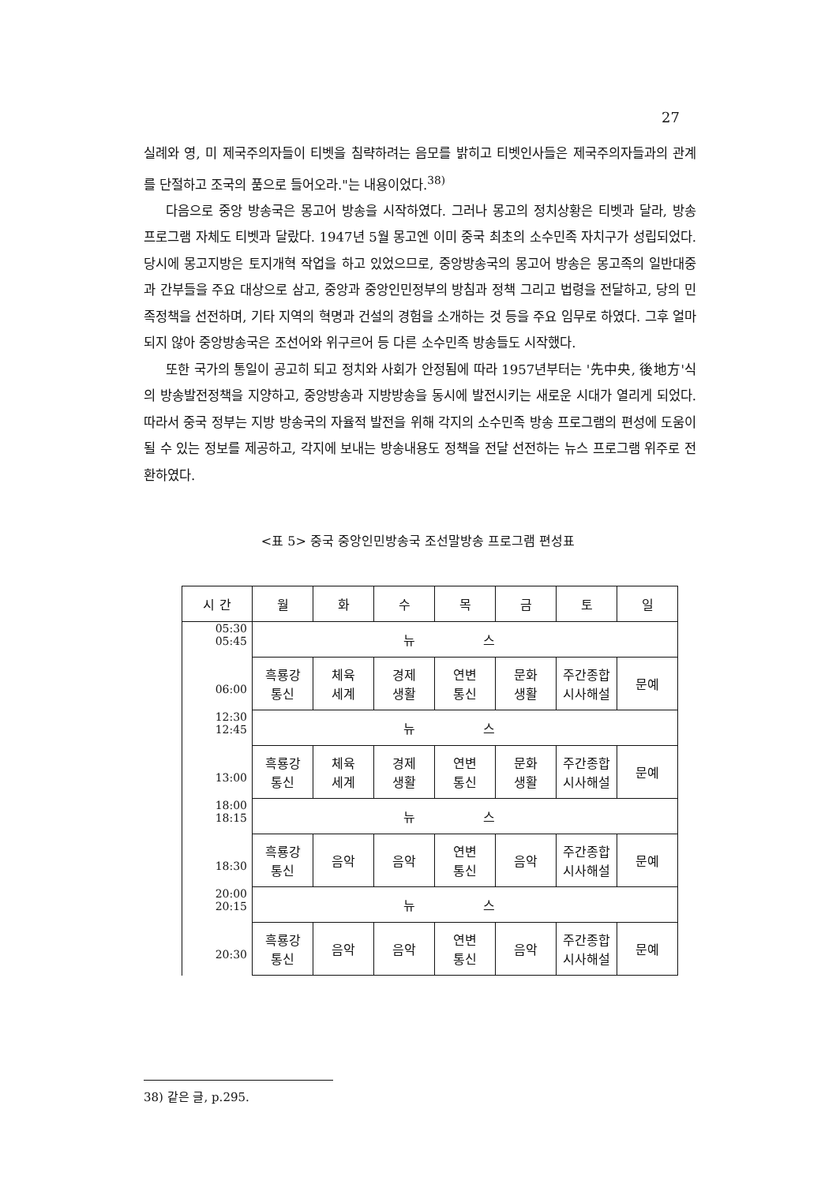27
실례와 영, 미 제국주의자들이 티벳을 침략하려는 음모를 밝히고 티벳인사들은 제국주의자들과의 관계를 단절하고 조국의 품으로 들어오라."는 내용이었다.<sup>38)</sup>
다음으로 중앙 방송국은 몽고어 방송을 시작하였다. 그러나 몽고의 정치상황은 티벳과 달라, 방송 프로그램 자체도 티벳과 달랐다. 1947년 5월 몽고엔 이미 중국 최초의 소수민족 자치구가 성립되었다. 당시에 몽고지방은 토지개혁 작업을 하고 있었으므로, 중앙방송국의 몽고어 방송은 몽고족의 일반대중과 간부들을 주요 대상으로 삼고, 중앙과 중앙인민정부의 방침과 정책 그리고 법령을 전달하고, 당의 민족정책을 선전하며, 기타 지역의 혁명과 건설의 경험을 소개하는 것 등을 주요 임무로 하였다. 그후 얼마 되지 않아 중앙방송국은 조선어와 위구르어 등 다른 소수민족 방송들도 시작했다.
또한 국가의 통일이 공고히 되고 정치와 사회가 안정됨에 따라 1957년부터는 '先中央, 後地方'식의 방송발전정책을 지양하고, 중앙방송과 지방방송을 동시에 발전시키는 새로운 시대가 열리게 되었다. 따라서 중국 정부는 지방 방송국의 자율적 발전을 위해 각지의 소수민족 방송 프로그램의 편성에 도움이 될 수 있는 정보를 제공하고, 각지에 보내는 방송내용도 정책을 전달 선전하는 뉴스 프로그램 위주로 전환하였다.
<표 5> 중국 중앙인민방송국 조선말방송 프로그램 편성표
| 시 간 | 월 | 화 | 수 | 목 | 금 | 토 | 일 |
| --- | --- | --- | --- | --- | --- | --- | --- |
| 05:30 05:45 | 뉴 스 | | | | | | |
| 06:00 | 흑룡강 통신 | 체육 세계 | 경제 생활 | 연변 통신 | 문화 생활 | 주간종합 시사해설 | 문예 |
| 12:30 12:45 | 뉴 스 | | | | | | |
| 13:00 | 흑룡강 통신 | 체육 세계 | 경제 생활 | 연변 통신 | 문화 생활 | 주간종합 시사해설 | 문예 |
| 18:00 18:15 | 뉴 스 | | | | | | |
| 18:30 | 흑룡강 통신 | 음악 | 음악 | 연변 통신 | 음악 | 주간종합 시사해설 | 문예 |
| 20:00 20:15 | 뉴 스 | | | | | | |
| 20:30 | 흑룡강 통신 | 음악 | 음악 | 연변 통신 | 음악 | 주간종합 시사해설 | 문예 |
38) 같은 글, p.295.